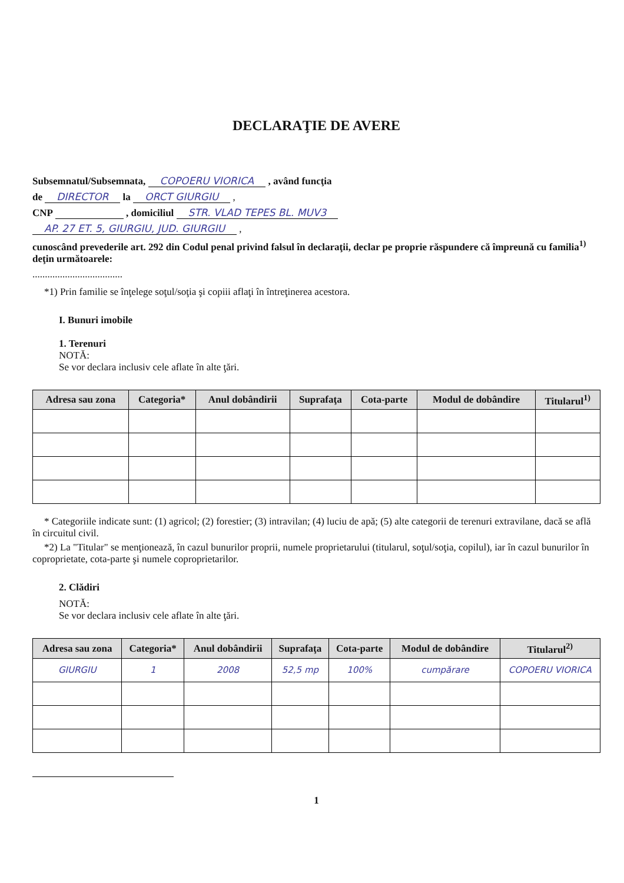DECLARAŢIE DE AVERE
Subsemnatul/Subsemnata, COPOERU VIORICA , având funcţia
de DIRECTOR la ORCT GIURGIU ,
CNP , domiciliul STR. VLAD TEPES BL. MUV3
AP. 27 ET. 5, GIURGIU, JUD. GIURGIU ,
cunoscând prevederile art. 292 din Codul penal privind falsul în declaraţii, declar pe proprie răspundere că împreună cu familia<sup>1)</sup> deţin următoarele:
....................................
*1) Prin familie se înţelege soţul/soţia şi copiii aflaţi în întreţinerea acestora.
I. Bunuri imobile
1. Terenuri
NOTĂ:
Se vor declara inclusiv cele aflate în alte ţări.
| Adresa sau zona | Categoria* | Anul dobândirii | Suprafaţa | Cota-parte | Modul de dobândire | Titularul<sup>1)</sup> |
| --- | --- | --- | --- | --- | --- | --- |
* Categoriile indicate sunt: (1) agricol; (2) forestier; (3) intravilan; (4) luciu de apă; (5) alte categorii de terenuri extravilane, dacă se află în circuitul civil.
*2) La "Titular" se menţionează, în cazul bunurilor proprii, numele proprietarului (titularul, soţul/soţia, copilul), iar în cazul bunurilor în coproprietate, cota-parte şi numele coproprietarilor.
2. Clădiri
NOTĂ:
Se vor declara inclusiv cele aflate în alte ţări.
| Adresa sau zona | Categoria* | Anul dobândirii | Suprafaţa | Cota-parte | Modul de dobândire | Titularul<sup>2)</sup> |
| --- | --- | --- | --- | --- | --- | --- |
| GIURGIU | 1 | 2008 | 52,5 mp | 100% | cumpărare | COPOERU VIORICA |
1